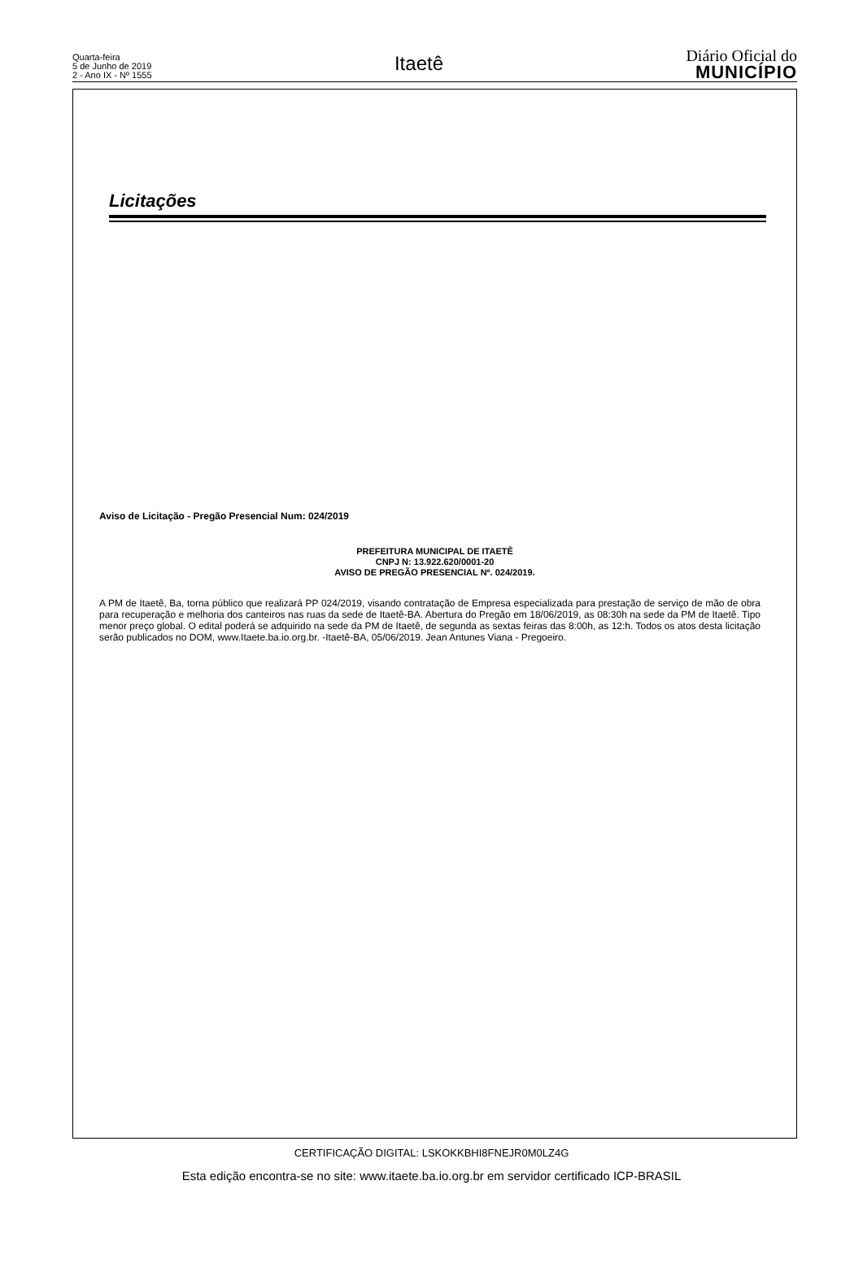Quarta-feira
5 de Junho de 2019
2 - Ano IX - Nº 1555
Itaetê
Diário Oficial do
MUNICÍPIO
Licitações
Aviso de Licitação - Pregão Presencial Num: 024/2019
PREFEITURA MUNICIPAL DE ITAETÊ
CNPJ N: 13.922.620/0001-20
AVISO DE PREGÃO PRESENCIAL Nº. 024/2019.
A PM de Itaetê, Ba, torna público que realizará PP 024/2019, visando contratação de Empresa especializada para prestação de serviço de mão de obra para recuperação e melhoria dos canteiros nas ruas da sede de Itaetê-BA. Abertura do Pregão em 18/06/2019, as 08:30h na sede da PM de Itaetê. Tipo menor preço global. O edital poderá se adquirido na sede da PM de Itaetê, de segunda as sextas feiras das 8:00h, as 12:h. Todos os atos desta licitação serão publicados no DOM, www.Itaete.ba.io.org.br. -Itaetê-BA, 05/06/2019. Jean Antunes Viana - Pregoeiro.
CERTIFICAÇÃO DIGITAL: LSKOKKBHI8FNEJR0M0LZ4G
Esta edição encontra-se no site: www.itaete.ba.io.org.br em servidor certificado ICP-BRASIL